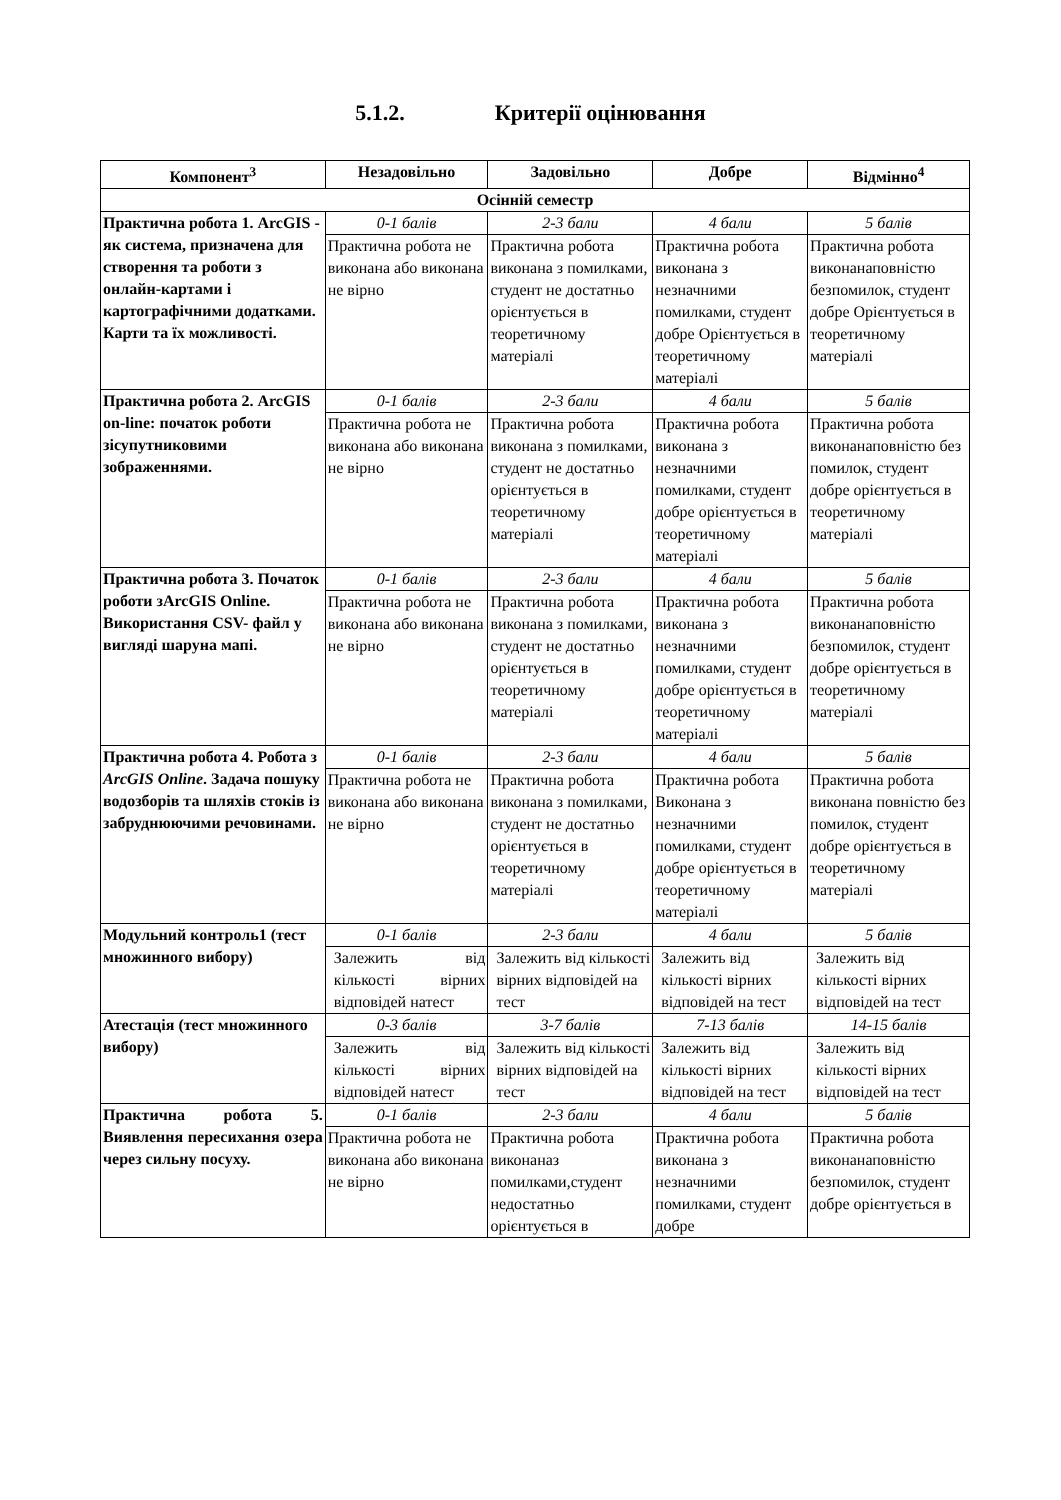5.1.2. Критерії оцінювання
| Компонент<sup>3</sup> | Незадовільно | Задовільно | Добре | Відмінно<sup>4</sup> |
| --- | --- | --- | --- | --- |
| Осінній семестр | | | | |
| Практична робота 1. ArcGIS - як система, призначена для створення та роботи з онлайн-картами і картографічними додатками. Карти та їх можливості. | 0-1 балів | 2-3 бали | 4 бали | 5 балів |
| | Практична робота не виконана або виконана не вірно | Практична робота виконана з помилками, студент не достатньо орієнтується в теоретичному матеріалі | Практична робота виконана з незначними помилками, студент добре Орієнтується в теоретичному матеріалі | Практична робота виконанаповністю безпомилок, студент добре Орієнтується в теоретичному матеріалі |
| Практична робота 2. ArcGIS on-line: початок роботи зісупутниковими зображеннями. | 0-1 балів | 2-3 бали | 4 бали | 5 балів |
| | Практична робота не виконана або виконана не вірно | Практична робота виконана з помилками, студент не достатньо орієнтується в теоретичному матеріалі | Практична робота виконана з незначними помилками, студент добре орієнтується в теоретичному матеріалі | Практична робота виконанаповністю без помилок, студент добре орієнтується в теоретичному матеріалі |
| Практична робота 3. Початок роботи зArcGIS Online. Використання CSV- файл у вигляді шаруна мапі. | 0-1 балів | 2-3 бали | 4 бали | 5 балів |
| | Практична робота не виконана або виконана не вірно | Практична робота виконана з помилками, студент не достатньо орієнтується в теоретичному матеріалі | Практична робота виконана з незначними помилками, студент добре орієнтується в теоретичному матеріалі | Практична робота виконанаповністю безпомилок, студент добре орієнтується в теоретичному матеріалі |
| Практична робота 4. Робота з ArcGIS Online . Задача пошуку водозборів та шляхів стоків із забруднюючими речовинами. | 0-1 балів | 2-3 бали | 4 бали | 5 балів |
| | Практична робота не виконана або виконана не вірно | Практична робота виконана з помилками, студент не достатньо орієнтується в теоретичному матеріалі | Практична робота Виконана з незначними помилками, студент добре орієнтується в теоретичному матеріалі | Практична робота виконана повністю без помилок, студент добре орієнтується в теоретичному матеріалі |
| Модульний контроль1 (тест множинного вибору) | 0-1 балів | 2-3 бали | 4 бали | 5 балів |
| | Залежить від кількості вірних відповідей натест | Залежить від кількості вірних відповідей на тест | Залежить від кількості вірних відповідей на тест | Залежить від кількості вірних відповідей на тест |
| Атестація (тест множинного вибору) | 0-3 балів | 3-7 балів | 7-13 балів | 14-15 балів |
| | Залежить від кількості вірних відповідей натест | Залежить від кількості вірних відповідей на тест | Залежить від кількості вірних відповідей на тест | Залежить від кількості вірних відповідей на тест |
| Практична робота 5. Виявлення пересихання озера через сильну посуху. | 0-1 балів | 2-3 бали | 4 бали | 5 балів |
| | Практична робота не виконана або виконана не вірно | Практична робота виконаназ помилками,студент недостатньо орієнтується в | Практична робота виконана з незначними помилками, студент добре | Практична робота виконанаповністю безпомилок, студент добре орієнтується в |